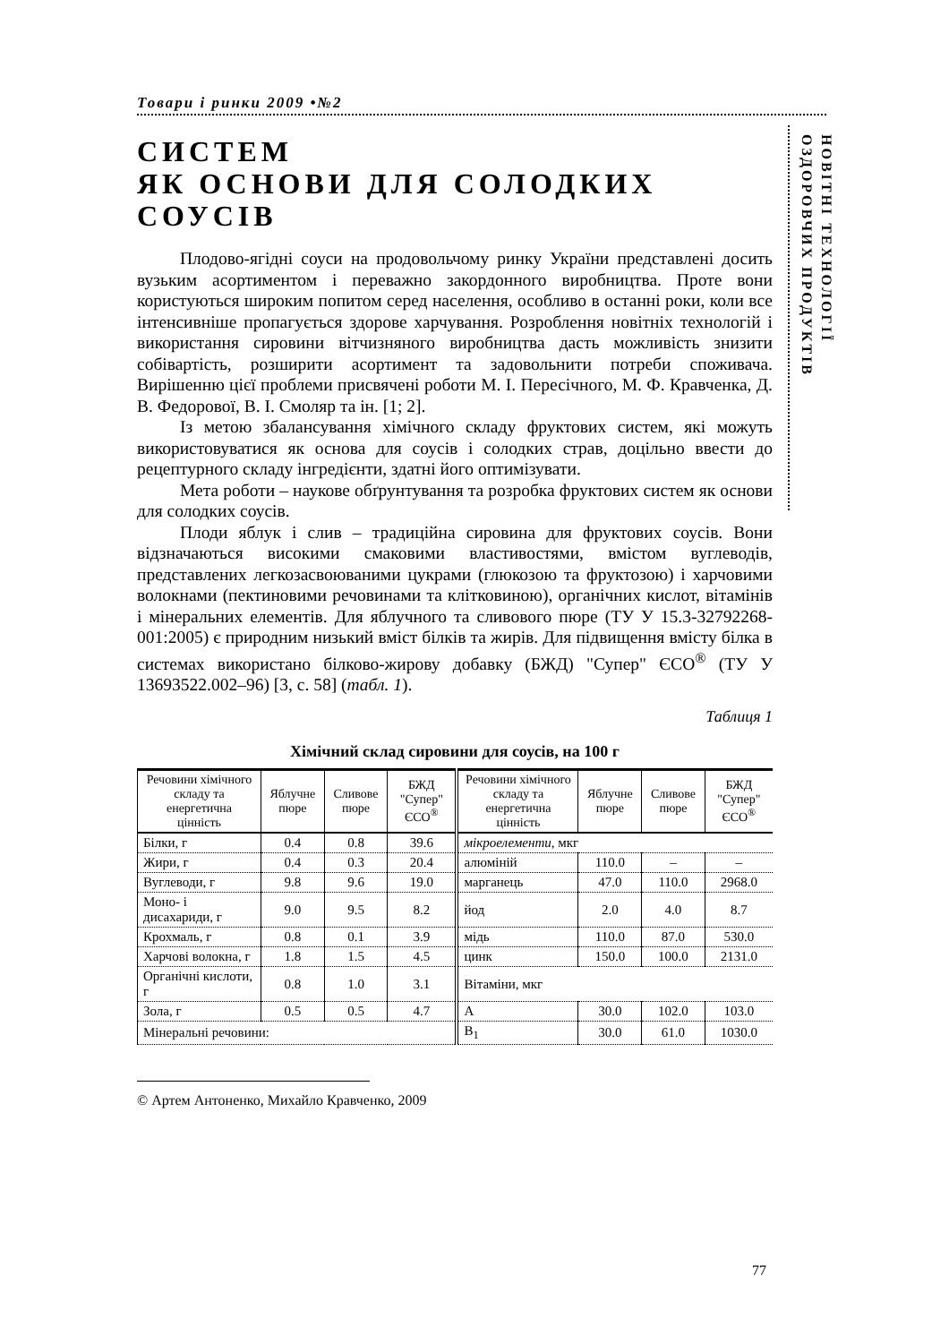НОВІТНІ ТЕХНОЛОГІЇ
ОЗДОРОВЧИХ ПРОДУКТІВ
Товари і ринки 2009 •№2
СИСТЕМ
ЯК ОСНОВИ ДЛЯ СОЛОДКИХ
СОУСІВ
Плодово-ягідні соуси на продовольчому ринку України представлені досить вузьким асортиментом і переважно закордонного виробництва. Проте вони користуються широким попитом серед населення, особливо в останні роки, коли все інтенсивніше пропагується здорове харчування. Розроблення новітніх технологій і використання сировини вітчизняного виробництва дасть можливість знизити собівартість, розширити асортимент та задовольнити потреби споживача. Вирішенню цієї проблеми присвячені роботи М. І. Пересічного, М. Ф. Кравченка, Д. В. Федорової, В. І. Смоляр та ін. [1; 2].
Із метою збалансування хімічного складу фруктових систем, які можуть використовуватися як основа для соусів і солодких страв, доцільно ввести до рецептурного складу інгредієнти, здатні його оптимізувати.
Мета роботи – наукове обґрунтування та розробка фруктових систем як основи для солодких соусів.
Плоди яблук і слив – традиційна сировина для фруктових соусів. Вони відзначаються високими смаковими властивостями, вмістом вуглеводів, представлених легкозасвоюваними цукрами (глюкозою та фруктозою) і харчовими волокнами (пектиновими речовинами та клітковиною), органічних кислот, вітамінів і мінеральних елементів. Для яблучного та сливового пюре (ТУ У 15.3-32792268-001:2005) є природним низький вміст білків та жирів. Для підвищення вмісту білка в системах використано білково-жирову добавку (БЖД) "Супер" ЄСО<sup>®</sup> (ТУ У 13693522.002–96) [3, с. 58] (табл. 1).
Таблиця 1
Хімічний склад сировини для соусів, на 100 г
| Речовини хімічного складу та енергетична цінність | Яблучне пюре | Сливове пюре | БЖД "Супер" ЄСО<sup>®</sup> | Речовини хімічного складу та енергетична цінність | Яблучне пюре | Сливове пюре | БЖД "Супер" ЄСО<sup>®</sup> |
| --- | --- | --- | --- | --- | --- | --- | --- |
| Білки, г | 0.4 | 0.8 | 39.6 | мікроелементи , мкг | | | |
| Жири, г | 0.4 | 0.3 | 20.4 | алюміній | 110.0 | – | – |
| Вуглеводи, г | 9.8 | 9.6 | 19.0 | марганець | 47.0 | 110.0 | 2968.0 |
| Моно- і дисахариди, г | 9.0 | 9.5 | 8.2 | йод | 2.0 | 4.0 | 8.7 |
| Крохмаль, г | 0.8 | 0.1 | 3.9 | мідь | 110.0 | 87.0 | 530.0 |
| Харчові волокна, г | 1.8 | 1.5 | 4.5 | цинк | 150.0 | 100.0 | 2131.0 |
| Органічні кислоти, г | 0.8 | 1.0 | 3.1 | Вітаміни, мкг | | | |
| Зола, г | 0.5 | 0.5 | 4.7 | А | 30.0 | 102.0 | 103.0 |
| Мінеральні речовини: | | | | В<sub>1</sub> | 30.0 | 61.0 | 1030.0 |
© Артем Антоненко, Михайло Кравченко, 2009
77